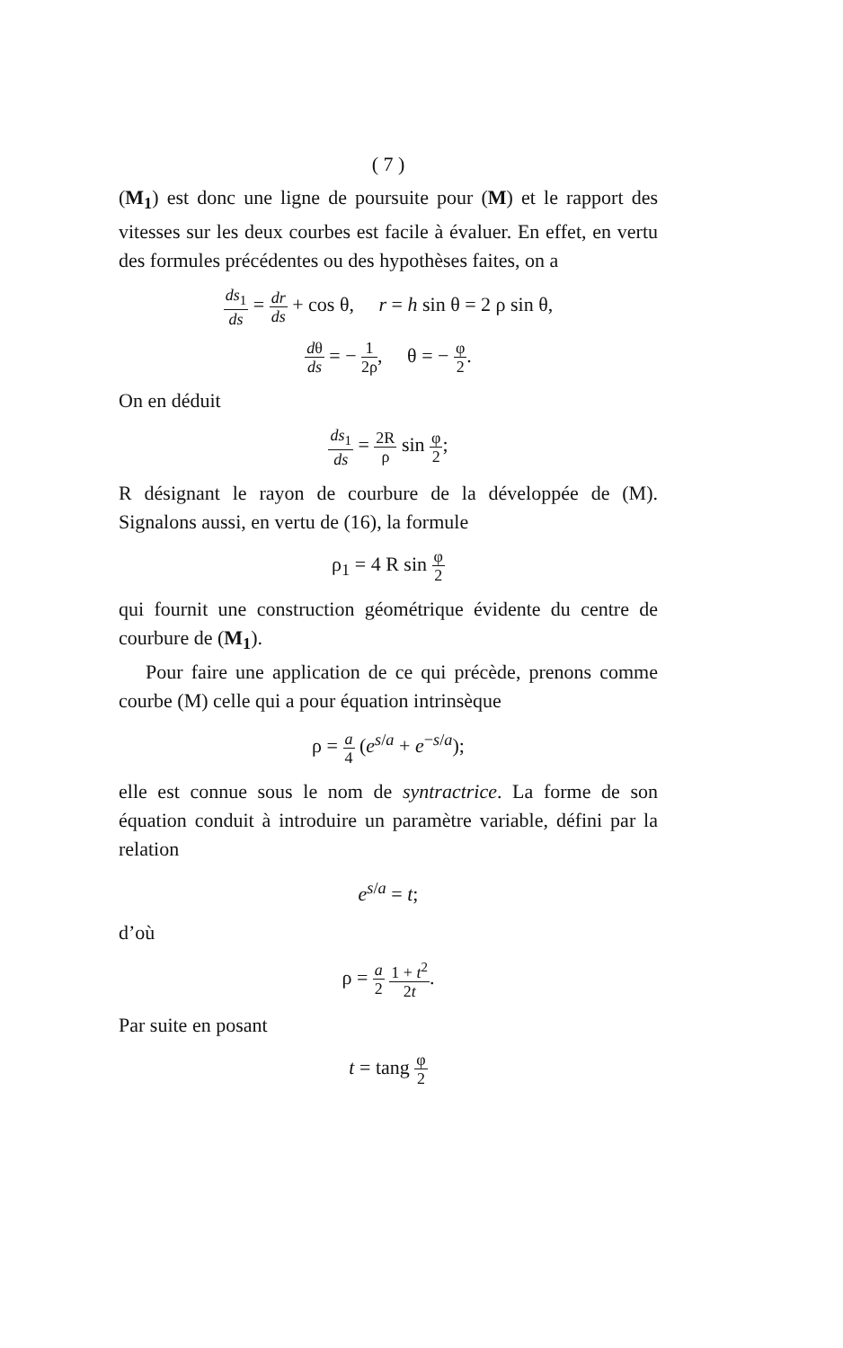( 7 )
(M<sub>1</sub>) est donc une ligne de poursuite pour (M) et le rapport des vitesses sur les deux courbes est facile à évaluer. En effet, en vertu des formules précédentes ou des hypothèses faites, on a
ds<sub>1</sub> ds = dr ds + cos θ, r = h sin θ = 2 ρ sin θ,
dθ ds = − 1 2ρ, θ = − φ 2.
On en déduit
ds<sub>1</sub> ds = 2R ρ sin φ 2;
R désignant le rayon de courbure de la développée de (M). Signalons aussi, en vertu de (16), la formule
ρ<sub>1</sub> = 4 R sin φ 2
qui fournit une construction géométrique évidente du centre de courbure de (M<sub>1</sub>).
Pour faire une application de ce qui précède, prenons comme courbe (M) celle qui a pour équation intrinsèque
ρ = a 4 (e<sup>s/a</sup> + e<sup>−s/a</sup>);
elle est connue sous le nom de syntractrice. La forme de son équation conduit à introduire un paramètre variable, défini par la relation
e<sup>s/a</sup> = t;
d’où
ρ = a 2 1 + t<sup>2</sup> 2t.
Par suite en posant
t = tang φ 2